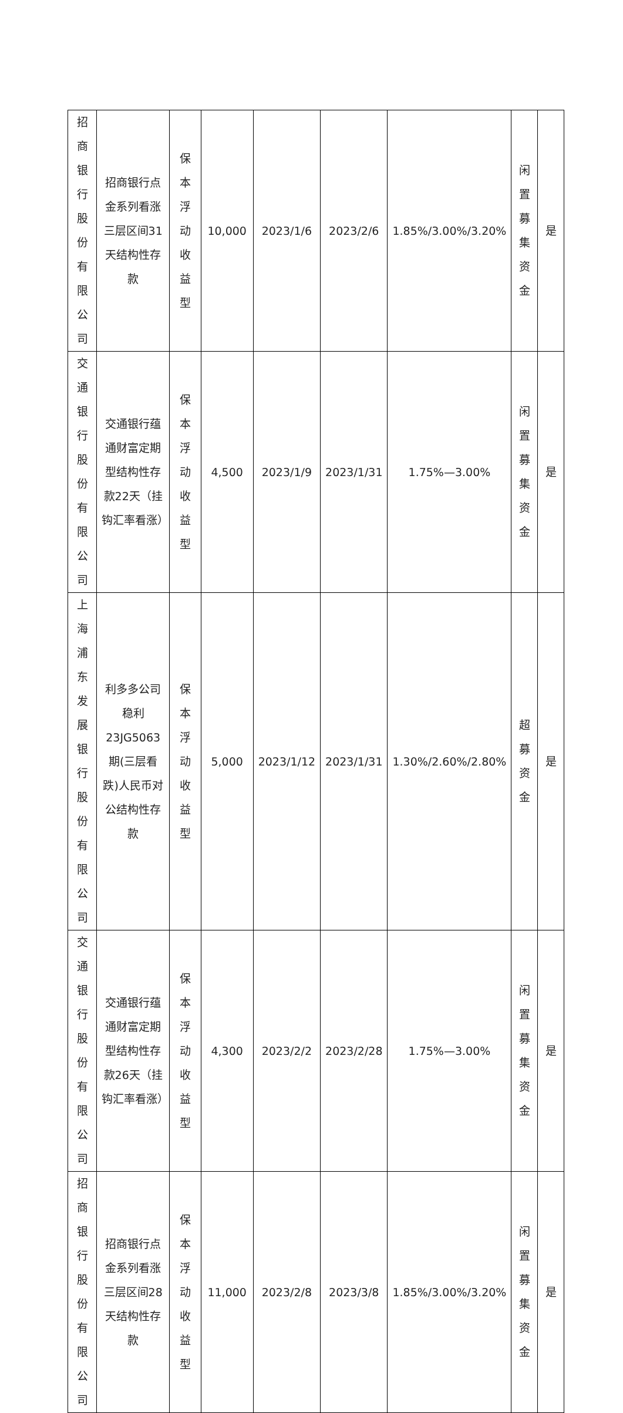| 招商银行股份有限公司 | 招商银行点金系列看涨三层区间31天结构性存款 | 保本浮动收益型 | 10,000 | 2023/1/6 | 2023/2/6 | 1.85%/3.00%/3.20% | 闲置募集资金 | 是 |
| 交通银行股份有限公司 | 交通银行蕴通财富定期型结构性存款22天（挂钩汇率看涨） | 保本浮动收益型 | 4,500 | 2023/1/9 | 2023/1/31 | 1.75%—3.00% | 闲置募集资金 | 是 |
| 上海浦东发展银行股份有限公司 | 利多多公司稳利23JG5063期(三层看跌)人民币对公结构性存款 | 保本浮动收益型 | 5,000 | 2023/1/12 | 2023/1/31 | 1.30%/2.60%/2.80% | 超募资金 | 是 |
| 交通银行股份有限公司 | 交通银行蕴通财富定期型结构性存款26天（挂钩汇率看涨） | 保本浮动收益型 | 4,300 | 2023/2/2 | 2023/2/28 | 1.75%—3.00% | 闲置募集资金 | 是 |
| 招商银行股份有限公司 | 招商银行点金系列看涨三层区间28天结构性存款 | 保本浮动收益型 | 11,000 | 2023/2/8 | 2023/3/8 | 1.85%/3.00%/3.20% | 闲置募集资金 | 是 |